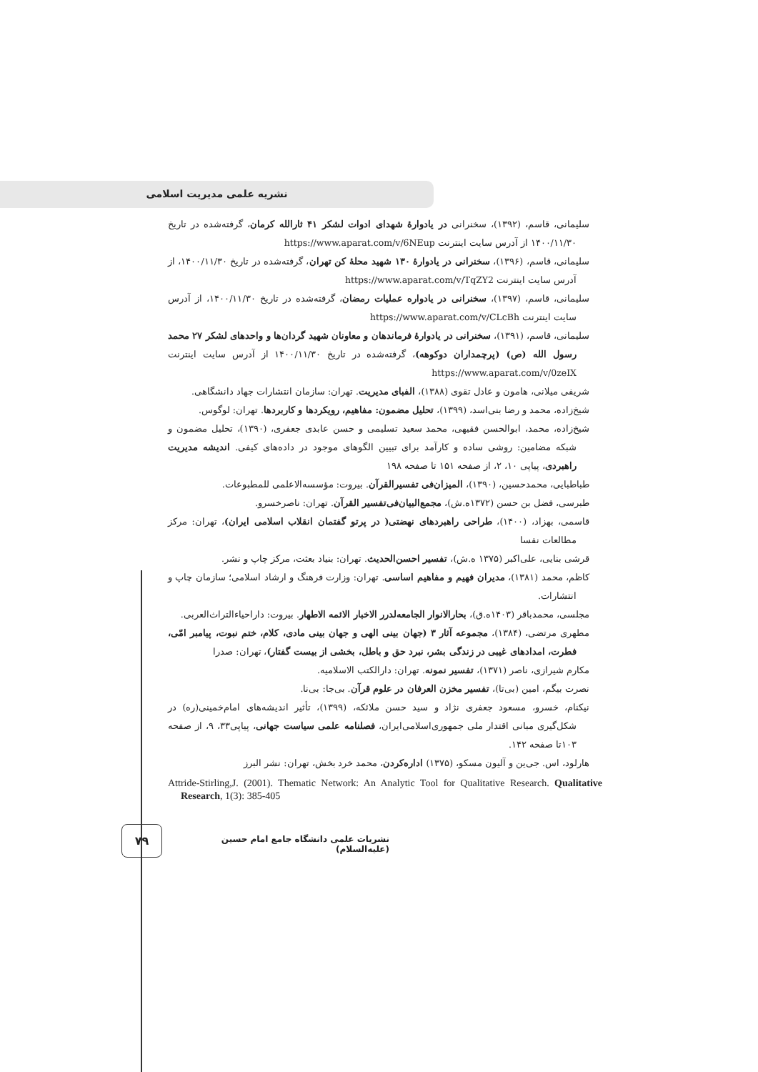نشریه علمی مدیریت اسلامی
سلیمانی، قاسم، (۱۳۹۲)، سخنرانی در یادوارهٔ شهدای ادوات لشکر ۴۱ ثارالله کرمان، گرفته‌شده در تاریخ ۱۴۰۰/۱۱/۳۰ از آدرس سایت اینترنت https://www.aparat.com/v/6NEup
سلیمانی، قاسم، (۱۳۹۶)، سخنرانی در یادوارهٔ ۱۳۰ شهید محلهٔ کن تهران، گرفته‌شده در تاریخ ۱۴۰۰/۱۱/۳۰، از آدرس سایت اینترنت https://www.aparat.com/v/TqZY2
سلیمانی، قاسم، (۱۳۹۷)، سخنرانی در یادواره عملیات رمضان، گرفته‌شده در تاریخ ۱۴۰۰/۱۱/۳۰، از آدرس سایت اینترنت https://www.aparat.com/v/CLcBh
سلیمانی، قاسم، (۱۳۹۱)، سخنرانی در یادوارهٔ فرماندهان و معاونان شهید گردان‌ها و واحدهای لشکر ۲۷ محمد رسول الله (ص) (پرچمداران دوکوهه)، گرفته‌شده در تاریخ ۱۴۰۰/۱۱/۳۰ از آدرس سایت اینترنت https://www.aparat.com/v/0zeIX
شریفی میلانی، هامون و عادل تقوی (۱۳۸۸)، الفبای مدیریت. تهران: سازمان انتشارات جهاد دانشگاهی.
شیخ‌زاده، محمد و رضا بنی‌اسد، (۱۳۹۹)، تحلیل مضمون: مفاهیم، رویکردها و کاربردها. تهران: لوگوس.
شیخ‌زاده، محمد، ابوالحسن فقیهی، محمد سعید تسلیمی و حسن عابدی جعفری، (۱۳۹۰)، تحلیل مضمون و شبکه مضامین: روشی ساده و کارآمد برای تبیین الگوهای موجود در داده‌های کیفی. اندیشه مدیریت راهبردی، پیاپی ۱۰، ۲، از صفحه ۱۵۱ تا صفحه ۱۹۸
طباطبایی، محمدحسین، (۱۳۹۰)، المیزان‌فی تفسیرالقرآن. بیروت: مؤسسه‌الاعلمی للمطبوعات.
طبرسی، فضل بن حسن (۱۳۷۲ه.ش)، مجمع‌البیان‌فی‌تفسیر القرآن. تهران: ناصرخسرو.
قاسمی، بهزاد، (۱۴۰۰)، طراحی راهبردهای نهضتی( در پرتو گفتمان انقلاب اسلامی ایران)، تهران: مرکز مطالعات نفسا
قرشی بنایی، علی‌اکبر (۱۳۷۵ ه.ش)، تفسیر احسن‌الحدیث. تهران: بنیاد بعثت، مرکز چاپ و نشر.
کاظم، محمد (۱۳۸۱)، مدیران فهیم و مفاهیم اساسی. تهران: وزارت فرهنگ و ارشاد اسلامی؛ سازمان چاپ و انتشارات.
مجلسی، محمدباقر (۱۴۰۳ه.ق)، بحارالانوار الجامعه‌لدرر الاخبار الائمه الاطهار. بیروت: داراحیاءالتراث‌العربی.
مطهری مرتضی، (۱۳۸۴)، مجموعه آثار ۳ (جهان بینی الهی و جهان بینی مادی، کلام، ختم نبوت، پیامبر امّی، فطرت، امدادهای غیبی در زندگی بشر، نبرد حق و باطل، بخشی از بیست گفتار)، تهران: صدرا
مکارم شیرازی، ناصر (۱۳۷۱)، تفسیر نمونه. تهران: دارالکتب الاسلامیه.
نصرت بیگم، امین (بی‌تا)، تفسیر مخزن العرفان در علوم قرآن. بی‌جا: بی‌نا.
نیکنام، خسرو، مسعود جعفری نژاد و سید حسن ملائکه، (۱۳۹۹)، تأثیر اندیشه‌های امام‌خمینی(ره) در شکل‌گیری مبانی اقتدار ملی جمهوری‌اسلامی‌ایران، فصلنامه علمی سیاست جهانی، پیاپی۳۳، ۹، از صفحه ۱۰۳تا صفحه ۱۴۲.
هارلود، اس. جی‌ین و آلیون مسکو، (۱۳۷۵) اداره‌کردن، محمد خرد بخش، تهران: نشر البرز
Attride-Stirling,J. (2001). Thematic Network: An Analytic Tool for Qualitative Research. Qualitative Research, 1(3): 385-405
۷۹
نشریات علمی دانشگاه جامع امام حسین (علیه‌السلام)